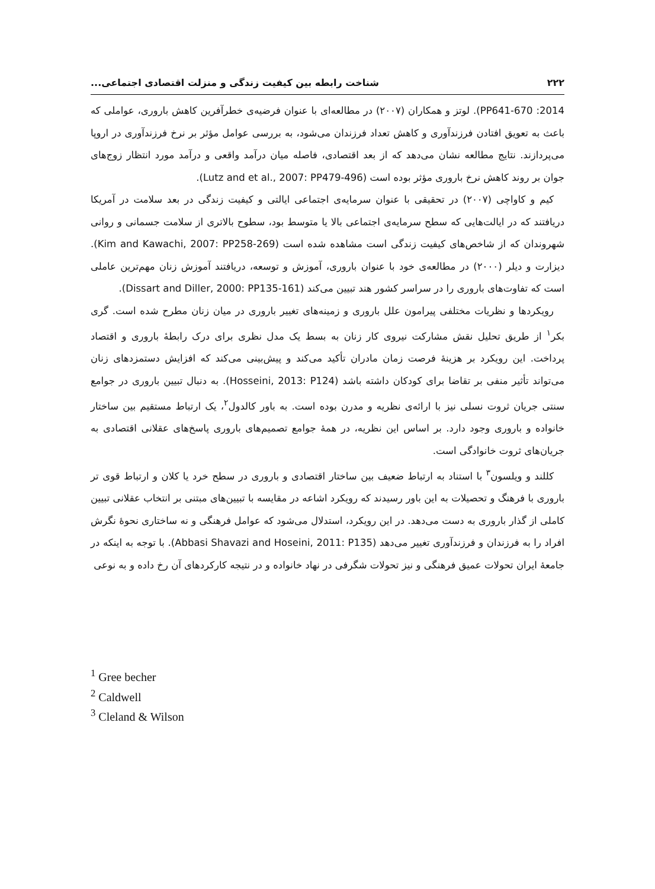۲۲۲ شناخت رابطه بین کیفیت زندگی و منزلت اقتصادی اجتماعی...
2014: PP641-670). لوتز و همکاران (۲۰۰۷) در مطالعه‌ای با عنوان فرضیه‌ی خطرآفرین کاهش باروری، عواملی که باعث به تعویق افتادن فرزندآوری و کاهش تعداد فرزندان می‌شود، به بررسی عوامل مؤثر بر نرخ فرزندآوری در اروپا می‌پردازند. نتایج مطالعه نشان می‌دهد که از بعد اقتصادی، فاصله میان درآمد واقعی و درآمد مورد انتظار زوج‌های جوان بر روند کاهش نرخ باروری مؤثر بوده است (Lutz and et al., 2007: PP479-496).
کیم و کاواچی (۲۰۰۷) در تحقیقی با عنوان سرمایه‌ی اجتماعی ایالتی و کیفیت زندگی در بعد سلامت در آمریکا دریافتند که در ایالت‌هایی که سطح سرمایه‌ی اجتماعی بالا یا متوسط بود، سطوح بالاتری از سلامت جسمانی و روانی شهروندان که از شاخص‌های کیفیت زندگی است مشاهده شده است (Kim and Kawachi, 2007: PP258-269). دیزارت و دیلر (۲۰۰۰) در مطالعه‌ی خود با عنوان باروری، آموزش و توسعه، دریافتند آموزش زنان مهم‌ترین عاملی است که تفاوت‌های باروری را در سراسر کشور هند تبیین می‌کند (Dissart and Diller, 2000: PP135-161).
رویکردها و نظریات مختلفی پیرامون علل باروری و زمینه‌های تغییر باروری در میان زنان مطرح شده است. گری بکر<sup>۱</sup> از طریق تحلیل نقش مشارکت نیروی کار زنان به بسط یک مدل نظری برای درک رابطهٔ باروری و اقتصاد پرداخت. این رویکرد بر هزینهٔ فرصت زمان مادران تأکید می‌کند و پیش‌بینی می‌کند که افزایش دستمزدهای زنان می‌تواند تأثیر منفی بر تقاضا برای کودکان داشته باشد (Hosseini, 2013: P124). به دنبال تبیین باروری در جوامع سنتی جریان ثروت نسلی نیز با ارائه‌ی نظریه و مدرن بوده است. به باور کالدول<sup>۲</sup>، یک ارتباط مستقیم بین ساختار خانواده و باروری وجود دارد. بر اساس این نظریه، در همهٔ جوامع تصمیم‌های باروری پاسخ‌های عقلانی اقتصادی به جریان‌های ثروت خانوادگی است.
کللند و ویلسون<sup>۳</sup> با استناد به ارتباط ضعیف بین ساختار اقتصادی و باروری در سطح خرد یا کلان و ارتباط قوی تر باروری با فرهنگ و تحصیلات به این باور رسیدند که رویکرد اشاعه در مقایسه با تبیین‌های مبتنی بر انتخاب عقلانی تبیین کاملی از گذار باروری به دست می‌دهد. در این رویکرد، استدلال می‌شود که عوامل فرهنگی و نه ساختاری نحوهٔ نگرش افراد را به فرزندان و فرزندآوری تغییر می‌دهد (Abbasi Shavazi and Hoseini, 2011: P135). با توجه به اینکه در جامعهٔ ایران تحولات عمیق فرهنگی و نیز تحولات شگرفی در نهاد خانواده و در نتیجه کارکردهای آن رخ داده و به نوعی
<sup>1</sup> Gree becher
<sup>2</sup> Caldwell
<sup>3</sup> Cleland & Wilson